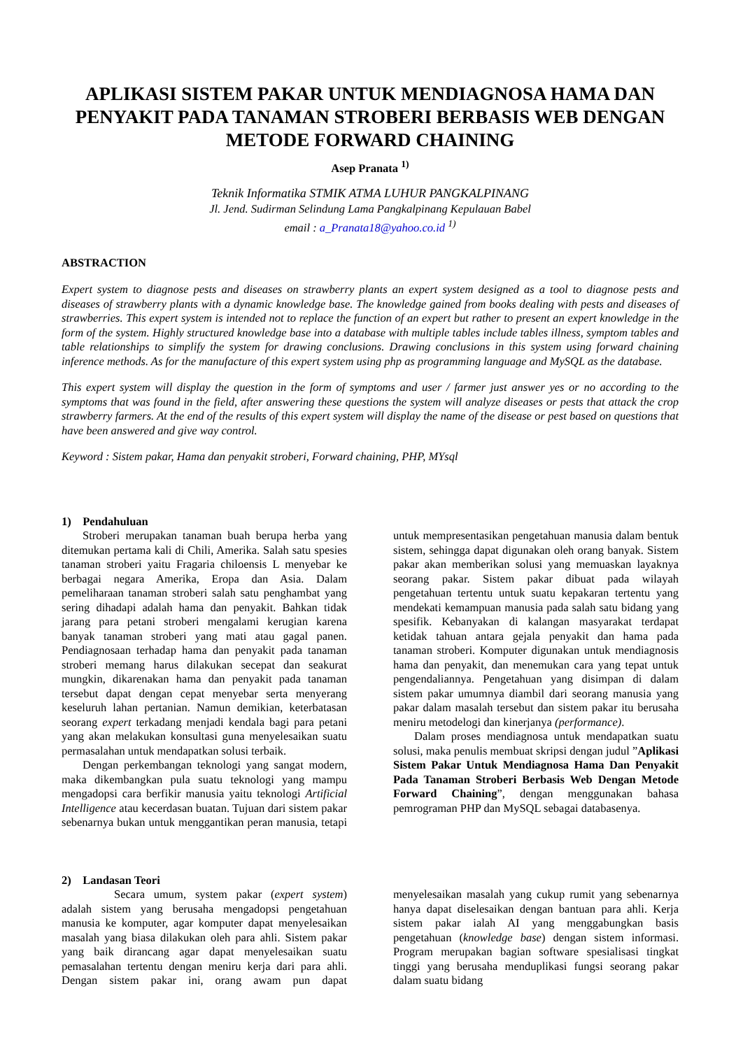APLIKASI SISTEM PAKAR UNTUK MENDIAGNOSA HAMA DAN PENYAKIT PADA TANAMAN STROBERI BERBASIS WEB DENGAN METODE FORWARD CHAINING
Asep Pranata <sup>1)</sup>
Teknik Informatika STMIK ATMA LUHUR PANGKALPINANG
Jl. Jend. Sudirman Selindung Lama Pangkalpinang Kepulauan Babel
email : a_Pranata18@yahoo.co.id <sup>1)</sup>
ABSTRACTION
Expert system to diagnose pests and diseases on strawberry plants an expert system designed as a tool to diagnose pests and diseases of strawberry plants with a dynamic knowledge base. The knowledge gained from books dealing with pests and diseases of strawberries. This expert system is intended not to replace the function of an expert but rather to present an expert knowledge in the form of the system. Highly structured knowledge base into a database with multiple tables include tables illness, symptom tables and table relationships to simplify the system for drawing conclusions. Drawing conclusions in this system using forward chaining inference methods. As for the manufacture of this expert system using php as programming language and MySQL as the database.
This expert system will display the question in the form of symptoms and user / farmer just answer yes or no according to the symptoms that was found in the field, after answering these questions the system will analyze diseases or pests that attack the crop strawberry farmers. At the end of the results of this expert system will display the name of the disease or pest based on questions that have been answered and give way control.
Keyword : Sistem pakar, Hama dan penyakit stroberi, Forward chaining, PHP, MYsql
1) Pendahuluan
Stroberi merupakan tanaman buah berupa herba yang ditemukan pertama kali di Chili, Amerika. Salah satu spesies tanaman stroberi yaitu Fragaria chiloensis L menyebar ke berbagai negara Amerika, Eropa dan Asia. Dalam pemeliharaan tanaman stroberi salah satu penghambat yang sering dihadapi adalah hama dan penyakit. Bahkan tidak jarang para petani stroberi mengalami kerugian karena banyak tanaman stroberi yang mati atau gagal panen. Pendiagnosaan terhadap hama dan penyakit pada tanaman stroberi memang harus dilakukan secepat dan seakurat mungkin, dikarenakan hama dan penyakit pada tanaman tersebut dapat dengan cepat menyebar serta menyerang keseluruh lahan pertanian. Namun demikian, keterbatasan seorang expert terkadang menjadi kendala bagi para petani yang akan melakukan konsultasi guna menyelesaikan suatu permasalahan untuk mendapatkan solusi terbaik.
Dengan perkembangan teknologi yang sangat modern, maka dikembangkan pula suatu teknologi yang mampu mengadopsi cara berfikir manusia yaitu teknologi Artificial Intelligence atau kecerdasan buatan. Tujuan dari sistem pakar sebenarnya bukan untuk menggantikan peran manusia, tetapi untuk mempresentasikan pengetahuan manusia dalam bentuk sistem, sehingga dapat digunakan oleh orang banyak. Sistem pakar akan memberikan solusi yang memuaskan layaknya seorang pakar. Sistem pakar dibuat pada wilayah pengetahuan tertentu untuk suatu kepakaran tertentu yang mendekati kemampuan manusia pada salah satu bidang yang spesifik. Kebanyakan di kalangan masyarakat terdapat ketidak tahuan antara gejala penyakit dan hama pada tanaman stroberi. Komputer digunakan untuk mendiagnosis hama dan penyakit, dan menemukan cara yang tepat untuk pengendaliannya. Pengetahuan yang disimpan di dalam sistem pakar umumnya diambil dari seorang manusia yang pakar dalam masalah tersebut dan sistem pakar itu berusaha meniru metodelogi dan kinerjanya (performance).
Dalam proses mendiagnosa untuk mendapatkan suatu solusi, maka penulis membuat skripsi dengan judul ”Aplikasi Sistem Pakar Untuk Mendiagnosa Hama Dan Penyakit Pada Tanaman Stroberi Berbasis Web Dengan Metode Forward Chaining”, dengan menggunakan bahasa pemrograman PHP dan MySQL sebagai databasenya.
2) Landasan Teori
Secara umum, system pakar (expert system) adalah sistem yang berusaha mengadopsi pengetahuan manusia ke komputer, agar komputer dapat menyelesaikan masalah yang biasa dilakukan oleh para ahli. Sistem pakar yang baik dirancang agar dapat menyelesaikan suatu pemasalahan tertentu dengan meniru kerja dari para ahli. Dengan sistem pakar ini, orang awam pun dapat menyelesaikan masalah yang cukup rumit yang sebenarnya hanya dapat diselesaikan dengan bantuan para ahli. Kerja sistem pakar ialah AI yang menggabungkan basis pengetahuan (knowledge base) dengan sistem informasi. Program merupakan bagian software spesialisasi tingkat tinggi yang berusaha menduplikasi fungsi seorang pakar dalam suatu bidang